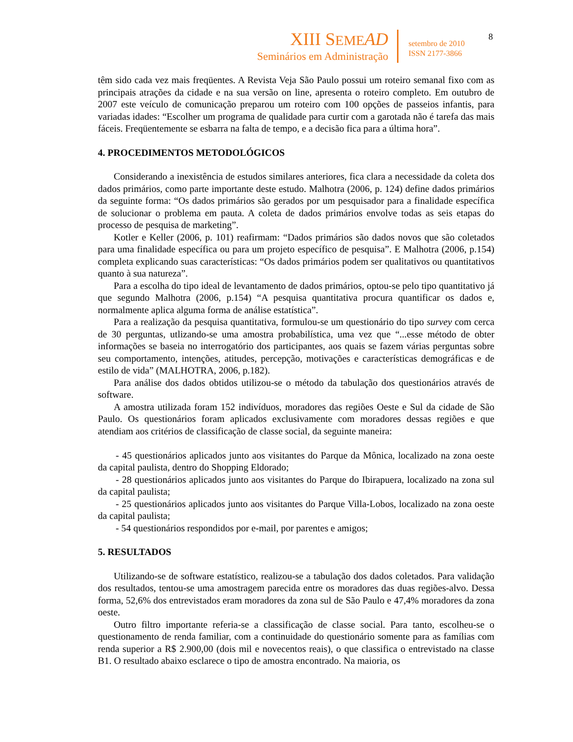XIII SEME AD
Seminários em Administração
setembro de 2010
ISSN 2177-3866
8
têm sido cada vez mais freqüentes. A Revista Veja São Paulo possui um roteiro semanal fixo com as principais atrações da cidade e na sua versão on line, apresenta o roteiro completo. Em outubro de 2007 este veículo de comunicação preparou um roteiro com 100 opções de passeios infantis, para variadas idades: “Escolher um programa de qualidade para curtir com a garotada não é tarefa das mais fáceis. Freqüentemente se esbarra na falta de tempo, e a decisão fica para a última hora”.
4. PROCEDIMENTOS METODOLÓGICOS
Considerando a inexistência de estudos similares anteriores, fica clara a necessidade da coleta dos dados primários, como parte importante deste estudo. Malhotra (2006, p. 124) define dados primários da seguinte forma: “Os dados primários são gerados por um pesquisador para a finalidade específica de solucionar o problema em pauta. A coleta de dados primários envolve todas as seis etapas do processo de pesquisa de marketing”.
Kotler e Keller (2006, p. 101) reafirmam: “Dados primários são dados novos que são coletados para uma finalidade específica ou para um projeto específico de pesquisa”. E Malhotra (2006, p.154) completa explicando suas características: “Os dados primários podem ser qualitativos ou quantitativos quanto à sua natureza”.
Para a escolha do tipo ideal de levantamento de dados primários, optou-se pelo tipo quantitativo já que segundo Malhotra (2006, p.154) “A pesquisa quantitativa procura quantificar os dados e, normalmente aplica alguma forma de análise estatística”.
Para a realização da pesquisa quantitativa, formulou-se um questionário do tipo survey com cerca de 30 perguntas, utlizando-se uma amostra probabilística, uma vez que “...esse método de obter informações se baseia no interrogatório dos participantes, aos quais se fazem várias perguntas sobre seu comportamento, intenções, atitudes, percepção, motivações e características demográficas e de estilo de vida” (MALHOTRA, 2006, p.182).
Para análise dos dados obtidos utilizou-se o método da tabulação dos questionários através de software.
A amostra utilizada foram 152 indivíduos, moradores das regiões Oeste e Sul da cidade de São Paulo. Os questionários foram aplicados exclusivamente com moradores dessas regiões e que atendiam aos critérios de classificação de classe social, da seguinte maneira:
- 45 questionários aplicados junto aos visitantes do Parque da Mônica, localizado na zona oeste da capital paulista, dentro do Shopping Eldorado;
- 28 questionários aplicados junto aos visitantes do Parque do Ibirapuera, localizado na zona sul da capital paulista;
- 25 questionários aplicados junto aos visitantes do Parque Villa-Lobos, localizado na zona oeste da capital paulista;
- 54 questionários respondidos por e-mail, por parentes e amigos;
5. RESULTADOS
Utilizando-se de software estatístico, realizou-se a tabulação dos dados coletados. Para validação dos resultados, tentou-se uma amostragem parecida entre os moradores das duas regiões-alvo. Dessa forma, 52,6% dos entrevistados eram moradores da zona sul de São Paulo e 47,4% moradores da zona oeste.
Outro filtro importante referia-se a classificação de classe social. Para tanto, escolheu-se o questionamento de renda familiar, com a continuidade do questionário somente para as famílias com renda superior a R$ 2.900,00 (dois mil e novecentos reais), o que classifica o entrevistado na classe B1. O resultado abaixo esclarece o tipo de amostra encontrado. Na maioria, os